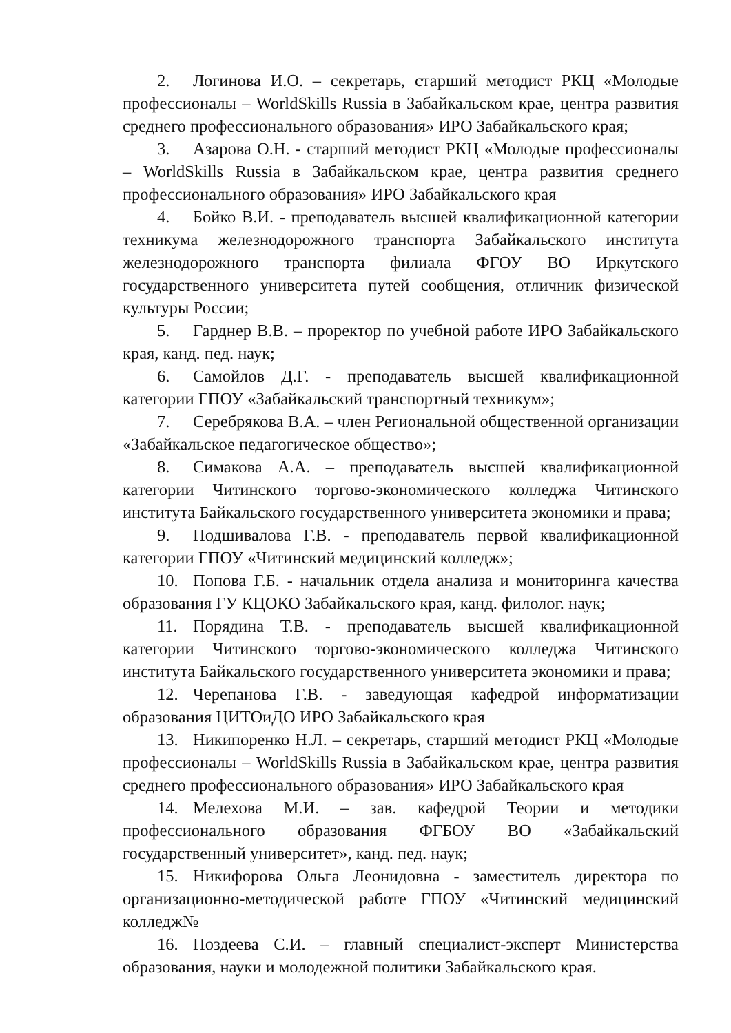2. Логинова И.О. – секретарь, старший методист РКЦ «Молодые профессионалы – WorldSkills Russia в Забайкальском крае, центра развития среднего профессионального образования» ИРО Забайкальского края;
3. Азарова О.Н. - старший методист РКЦ «Молодые профессионалы – WorldSkills Russia в Забайкальском крае, центра развития среднего профессионального образования» ИРО Забайкальского края
4. Бойко В.И. - преподаватель высшей квалификационной категории техникума железнодорожного транспорта Забайкальского института железнодорожного транспорта филиала ФГОУ ВО Иркутского государственного университета путей сообщения, отличник физической культуры России;
5. Гарднер В.В. – проректор по учебной работе ИРО Забайкальского края, канд. пед. наук;
6. Самойлов Д.Г. - преподаватель высшей квалификационной категории ГПОУ «Забайкальский транспортный техникум»;
7. Серебрякова В.А. – член Региональной общественной организации «Забайкальское педагогическое общество»;
8. Симакова А.А. – преподаватель высшей квалификационной категории Читинского торгово-экономического колледжа Читинского института Байкальского государственного университета экономики и права;
9. Подшивалова Г.В. - преподаватель первой квалификационной категории ГПОУ «Читинский медицинский колледж»;
10. Попова Г.Б. - начальник отдела анализа и мониторинга качества образования ГУ КЦОКО Забайкальского края, канд. филолог. наук;
11. Порядина Т.В. - преподаватель высшей квалификационной категории Читинского торгово-экономического колледжа Читинского института Байкальского государственного университета экономики и права;
12. Черепанова Г.В. - заведующая кафедрой информатизации образования ЦИТОиДО ИРО Забайкальского края
13. Никипоренко Н.Л. – секретарь, старший методист РКЦ «Молодые профессионалы – WorldSkills Russia в Забайкальском крае, центра развития среднего профессионального образования» ИРО Забайкальского края
14. Мелехова М.И. – зав. кафедрой Теории и методики профессионального образования ФГБОУ ВО «Забайкальский государственный университет», канд. пед. наук;
15. Никифорова Ольга Леонидовна - заместитель директора по организационно-методической работе ГПОУ «Читинский медицинский колледж№
16. Поздеева С.И. – главный специалист-эксперт Министерства образования, науки и молодежной политики Забайкальского края.